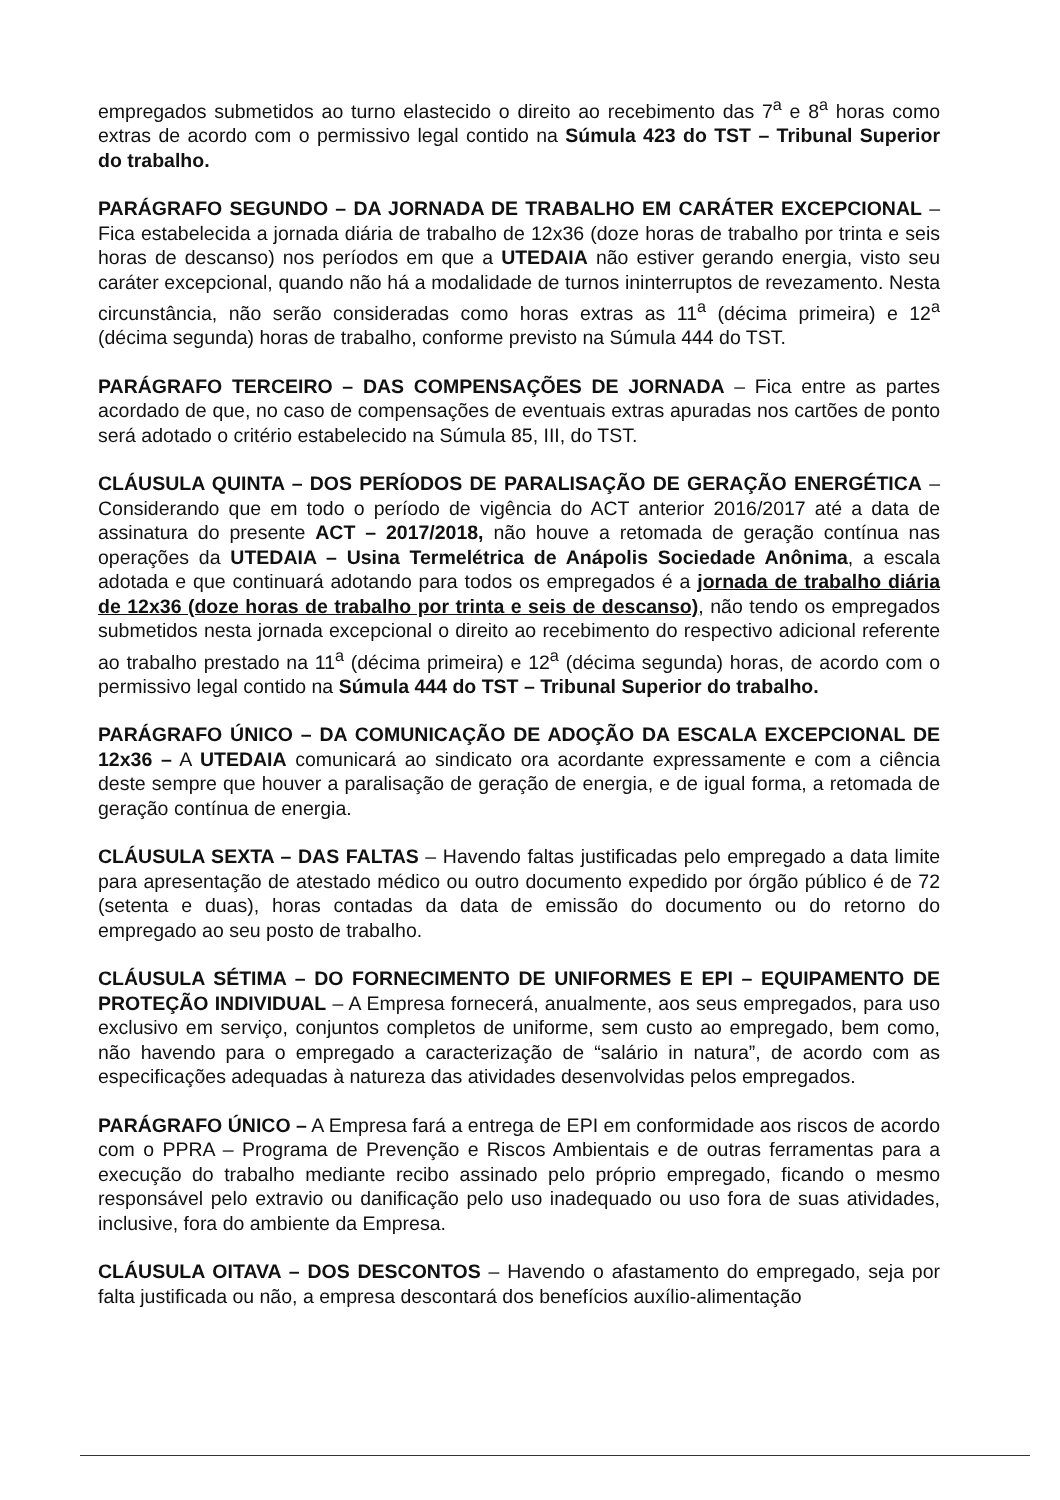empregados submetidos ao turno elastecido o direito ao recebimento das 7<sup>a</sup> e 8<sup>a</sup> horas como extras de acordo com o permissivo legal contido na Súmula 423 do TST – Tribunal Superior do trabalho.
PARÁGRAFO SEGUNDO – DA JORNADA DE TRABALHO EM CARÁTER EXCEPCIONAL – Fica estabelecida a jornada diária de trabalho de 12x36 (doze horas de trabalho por trinta e seis horas de descanso) nos períodos em que a UTEDAIA não estiver gerando energia, visto seu caráter excepcional, quando não há a modalidade de turnos ininterruptos de revezamento. Nesta circunstância, não serão consideradas como horas extras as 11<sup>a</sup> (décima primeira) e 12<sup>a</sup> (décima segunda) horas de trabalho, conforme previsto na Súmula 444 do TST.
PARÁGRAFO TERCEIRO – DAS COMPENSAÇÕES DE JORNADA – Fica entre as partes acordado de que, no caso de compensações de eventuais extras apuradas nos cartões de ponto será adotado o critério estabelecido na Súmula 85, III, do TST.
CLÁUSULA QUINTA – DOS PERÍODOS DE PARALISAÇÃO DE GERAÇÃO ENERGÉTICA – Considerando que em todo o período de vigência do ACT anterior 2016/2017 até a data de assinatura do presente ACT – 2017/2018, não houve a retomada de geração contínua nas operações da UTEDAIA – Usina Termelétrica de Anápolis Sociedade Anônima, a escala adotada e que continuará adotando para todos os empregados é a jornada de trabalho diária de 12x36 (doze horas de trabalho por trinta e seis de descanso), não tendo os empregados submetidos nesta jornada excepcional o direito ao recebimento do respectivo adicional referente ao trabalho prestado na 11<sup>a</sup> (décima primeira) e 12<sup>a</sup> (décima segunda) horas, de acordo com o permissivo legal contido na Súmula 444 do TST – Tribunal Superior do trabalho.
PARÁGRAFO ÚNICO – DA COMUNICAÇÃO DE ADOÇÃO DA ESCALA EXCEPCIONAL DE 12x36 – A UTEDAIA comunicará ao sindicato ora acordante expressamente e com a ciência deste sempre que houver a paralisação de geração de energia, e de igual forma, a retomada de geração contínua de energia.
CLÁUSULA SEXTA – DAS FALTAS – Havendo faltas justificadas pelo empregado a data limite para apresentação de atestado médico ou outro documento expedido por órgão público é de 72 (setenta e duas), horas contadas da data de emissão do documento ou do retorno do empregado ao seu posto de trabalho.
CLÁUSULA SÉTIMA – DO FORNECIMENTO DE UNIFORMES E EPI – EQUIPAMENTO DE PROTEÇÃO INDIVIDUAL – A Empresa fornecerá, anualmente, aos seus empregados, para uso exclusivo em serviço, conjuntos completos de uniforme, sem custo ao empregado, bem como, não havendo para o empregado a caracterização de “salário in natura”, de acordo com as especificações adequadas à natureza das atividades desenvolvidas pelos empregados.
PARÁGRAFO ÚNICO – A Empresa fará a entrega de EPI em conformidade aos riscos de acordo com o PPRA – Programa de Prevenção e Riscos Ambientais e de outras ferramentas para a execução do trabalho mediante recibo assinado pelo próprio empregado, ficando o mesmo responsável pelo extravio ou danificação pelo uso inadequado ou uso fora de suas atividades, inclusive, fora do ambiente da Empresa.
CLÁUSULA OITAVA – DOS DESCONTOS – Havendo o afastamento do empregado, seja por falta justificada ou não, a empresa descontará dos benefícios auxílio-alimentação